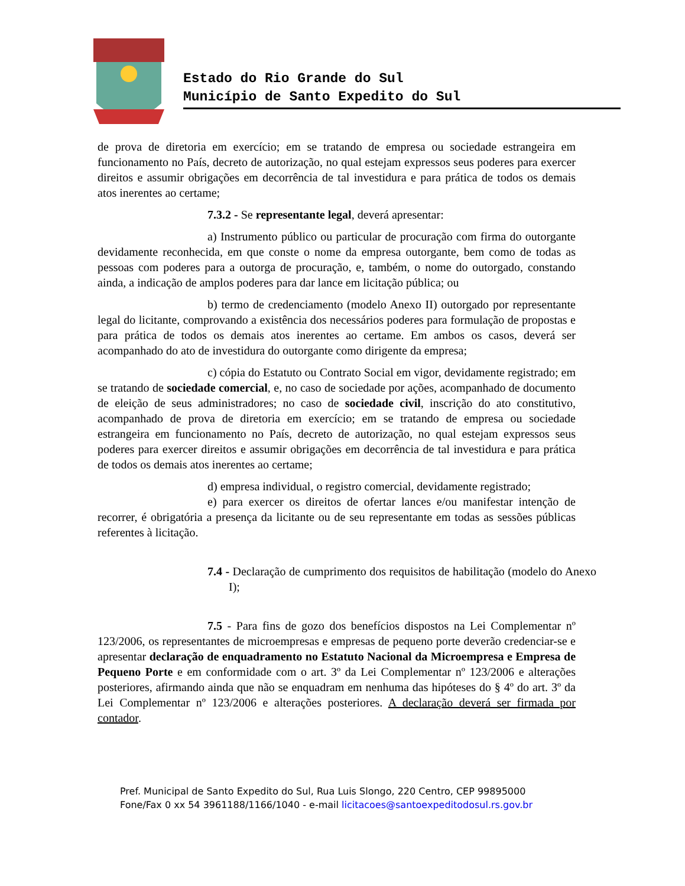Estado do Rio Grande do Sul
Município de Santo Expedito do Sul
de prova de diretoria em exercício; em se tratando de empresa ou sociedade estrangeira em funcionamento no País, decreto de autorização, no qual estejam expressos seus poderes para exercer direitos e assumir obrigações em decorrência de tal investidura e para prática de todos os demais atos inerentes ao certame;
7.3.2 - Se representante legal, deverá apresentar:
a) Instrumento público ou particular de procuração com firma do outorgante devidamente reconhecida, em que conste o nome da empresa outorgante, bem como de todas as pessoas com poderes para a outorga de procuração, e, também, o nome do outorgado, constando ainda, a indicação de amplos poderes para dar lance em licitação pública; ou
b) termo de credenciamento (modelo Anexo II) outorgado por representante legal do licitante, comprovando a existência dos necessários poderes para formulação de propostas e para prática de todos os demais atos inerentes ao certame. Em ambos os casos, deverá ser acompanhado do ato de investidura do outorgante como dirigente da empresa;
c) cópia do Estatuto ou Contrato Social em vigor, devidamente registrado; em se tratando de sociedade comercial, e, no caso de sociedade por ações, acompanhado de documento de eleição de seus administradores; no caso de sociedade civil, inscrição do ato constitutivo, acompanhado de prova de diretoria em exercício; em se tratando de empresa ou sociedade estrangeira em funcionamento no País, decreto de autorização, no qual estejam expressos seus poderes para exercer direitos e assumir obrigações em decorrência de tal investidura e para prática de todos os demais atos inerentes ao certame;
d) empresa individual, o registro comercial, devidamente registrado;
e) para exercer os direitos de ofertar lances e/ou manifestar intenção de recorrer, é obrigatória a presença da licitante ou de seu representante em todas as sessões públicas referentes à licitação.
7.4 - Declaração de cumprimento dos requisitos de habilitação (modelo do Anexo I);
7.5 - Para fins de gozo dos benefícios dispostos na Lei Complementar nº 123/2006, os representantes de microempresas e empresas de pequeno porte deverão credenciar-se e apresentar declaração de enquadramento no Estatuto Nacional da Microempresa e Empresa de Pequeno Porte e em conformidade com o art. 3º da Lei Complementar nº 123/2006 e alterações posteriores, afirmando ainda que não se enquadram em nenhuma das hipóteses do § 4º do art. 3º da Lei Complementar nº 123/2006 e alterações posteriores. A declaração deverá ser firmada por contador.
Pref. Municipal de Santo Expedito do Sul, Rua Luis Slongo, 220 Centro, CEP 99895000
Fone/Fax 0 xx 54 3961188/1166/1040 - e-mail licitacoes@santoexpeditodosul.rs.gov.br